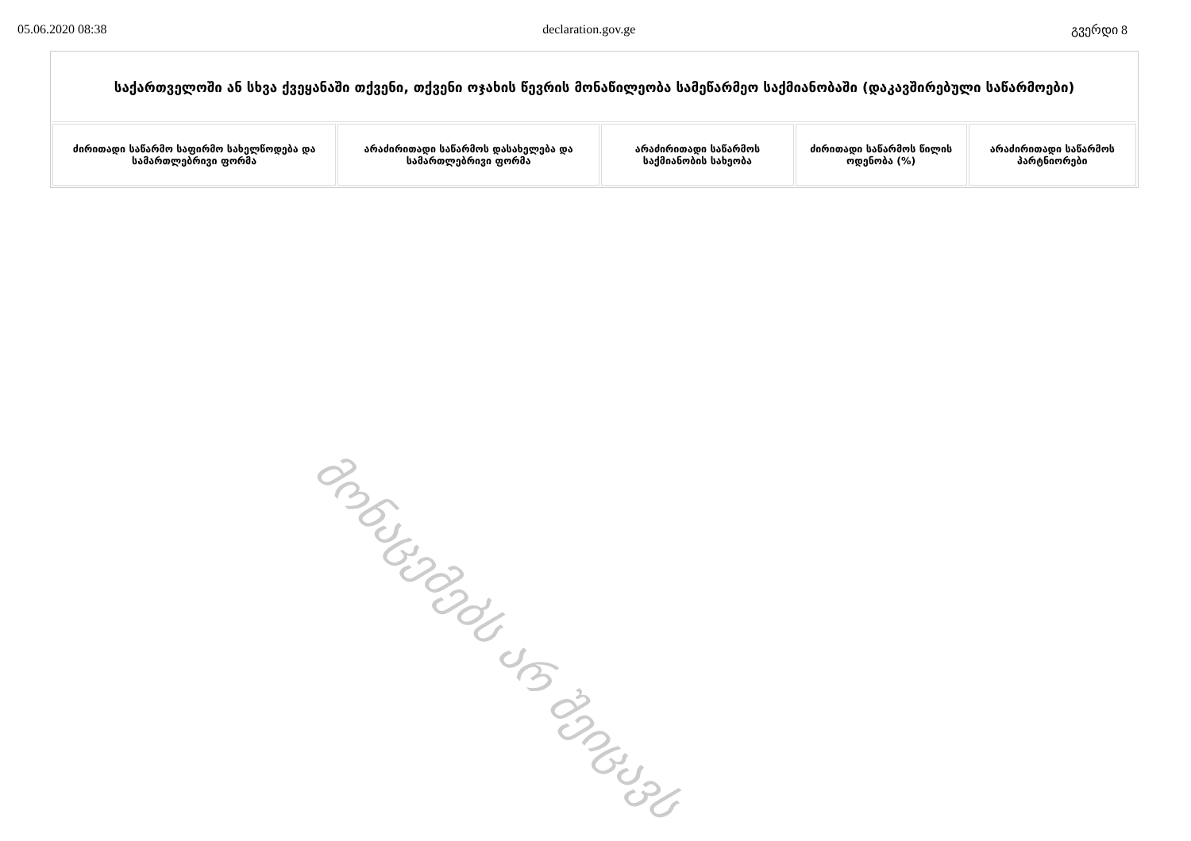05.06.2020 08:38 declaration.gov.ge გვერდი 8
| საქართველოში ან სხვა ქვეყანაში თქვენი, თქვენი ოჯახის წევრის მონაწილეობა სამეწარმეო საქმიანობაში (დაკავშირებული საწარმოები) | | | | |
| --- | --- | --- | --- | --- |
| ძირითადი საწარმო საფირმო სახელწოდება და სამართლებრივი ფორმა | არაძირითადი საწარმოს დასახელება და სამართლებრივი ფორმა | არაძირითადი საწარმოს საქმიანობის სახეობა | ძირითადი საწარმოს წილის ოდენობა (%) | არაძირითადი საწარმოს პარტნიორები |
მონაცემებს არ შეიცავს